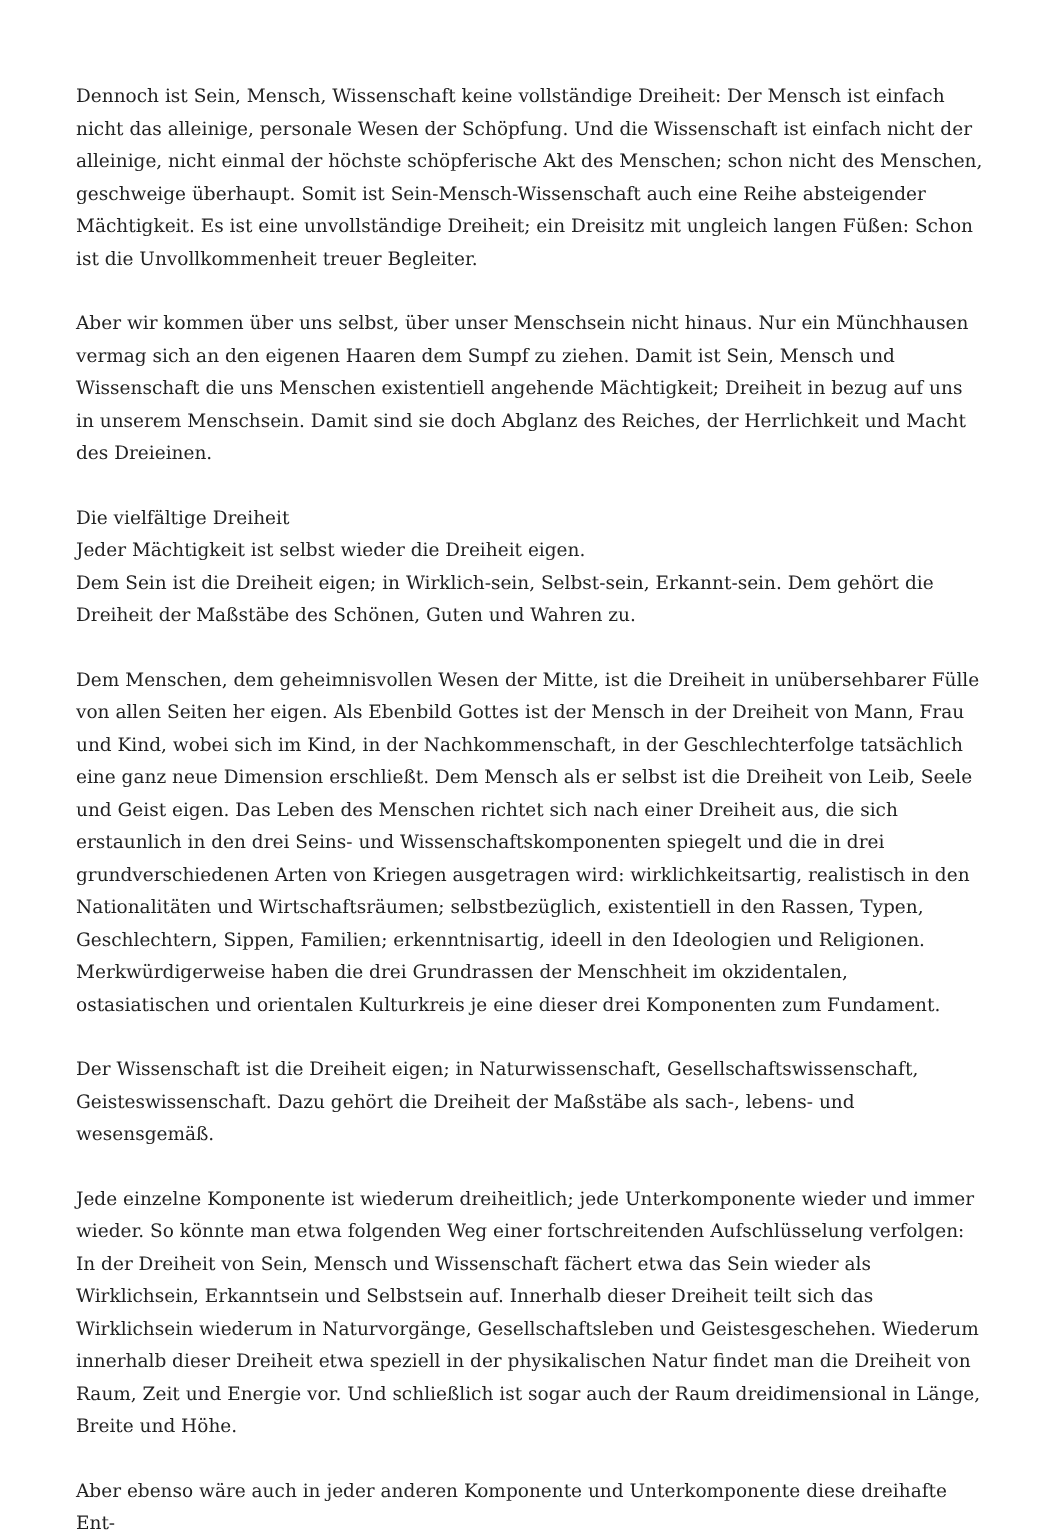Dennoch ist Sein, Mensch, Wissenschaft keine vollständige Dreiheit: Der Mensch ist einfach nicht das alleinige, personale Wesen der Schöpfung. Und die Wissenschaft ist einfach nicht der alleinige, nicht einmal der höchste schöpferische Akt des Menschen; schon nicht des Menschen, geschweige überhaupt. Somit ist Sein-Mensch-Wissenschaft auch eine Reihe absteigender Mächtigkeit. Es ist eine unvollständige Dreiheit; ein Dreisitz mit ungleich langen Füßen: Schon ist die Unvollkommenheit treuer Begleiter.
Aber wir kommen über uns selbst, über unser Menschsein nicht hinaus. Nur ein Münchhausen vermag sich an den eigenen Haaren dem Sumpf zu ziehen. Damit ist Sein, Mensch und Wissenschaft die uns Menschen existentiell angehende Mächtigkeit; Dreiheit in bezug auf uns in unserem Menschsein. Damit sind sie doch Abglanz des Reiches, der Herrlichkeit und Macht des Dreieinen.
Die vielfältige Dreiheit
Jeder Mächtigkeit ist selbst wieder die Dreiheit eigen.
Dem Sein ist die Dreiheit eigen; in Wirklich-sein, Selbst-sein, Erkannt-sein. Dem gehört die Dreiheit der Maßstäbe des Schönen, Guten und Wahren zu.
Dem Menschen, dem geheimnisvollen Wesen der Mitte, ist die Dreiheit in unübersehbarer Fülle von allen Seiten her eigen. Als Ebenbild Gottes ist der Mensch in der Dreiheit von Mann, Frau und Kind, wobei sich im Kind, in der Nachkommenschaft, in der Geschlechterfolge tatsächlich eine ganz neue Dimension erschließt. Dem Mensch als er selbst ist die Dreiheit von Leib, Seele und Geist eigen. Das Leben des Menschen richtet sich nach einer Dreiheit aus, die sich erstaunlich in den drei Seins- und Wissenschaftskomponenten spiegelt und die in drei grundverschiedenen Arten von Kriegen ausgetragen wird: wirklichkeitsartig, realistisch in den Nationalitäten und Wirtschaftsräumen; selbstbezüglich, existentiell in den Rassen, Typen, Geschlechtern, Sippen, Familien; erkenntnisartig, ideell in den Ideologien und Religionen. Merkwürdigerweise haben die drei Grundrassen der Menschheit im okzidentalen, ostasiatischen und orientalen Kulturkreis je eine dieser drei Komponenten zum Fundament.
Der Wissenschaft ist die Dreiheit eigen; in Naturwissenschaft, Gesellschaftswissenschaft, Geisteswissenschaft. Dazu gehört die Dreiheit der Maßstäbe als sach-, lebens- und wesensgemäß.
Jede einzelne Komponente ist wiederum dreiheitlich; jede Unterkomponente wieder und immer wieder. So könnte man etwa folgenden Weg einer fortschreitenden Aufschlüsselung verfolgen: In der Dreiheit von Sein, Mensch und Wissenschaft fächert etwa das Sein wieder als Wirklichsein, Erkanntsein und Selbstsein auf. Innerhalb dieser Dreiheit teilt sich das Wirklichsein wiederum in Naturvorgänge, Gesellschaftsleben und Geistesgeschehen. Wiederum innerhalb dieser Dreiheit etwa speziell in der physikalischen Natur findet man die Dreiheit von Raum, Zeit und Energie vor. Und schließlich ist sogar auch der Raum dreidimensional in Länge, Breite und Höhe.
Aber ebenso wäre auch in jeder anderen Komponente und Unterkomponente diese dreihafte Ent-